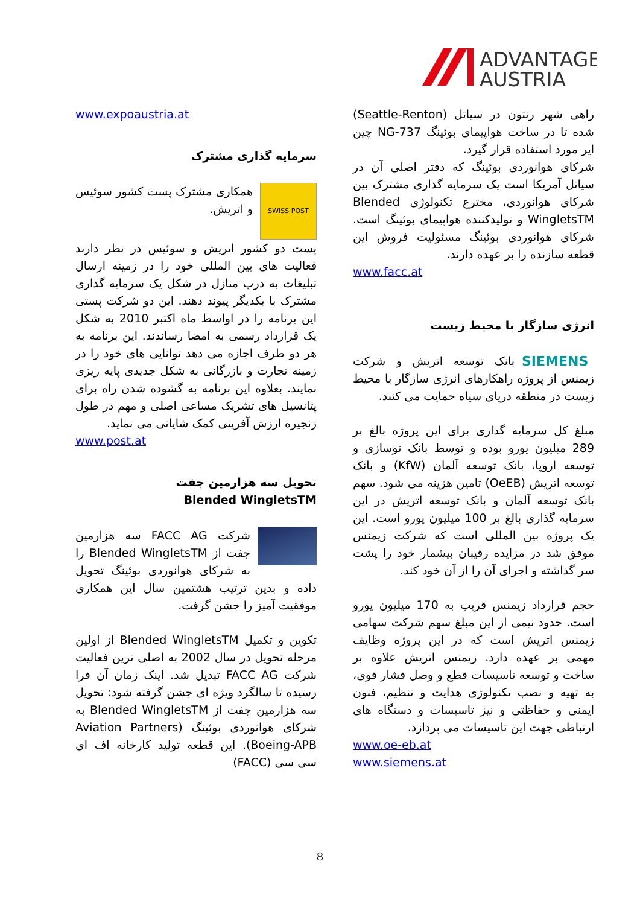ADVANTAGE
AUSTRIA
www.expoaustria.at
سرمایه گذاری مشترک
SWISS POST همکاری مشترک پست کشور سوئیس و اتریش.
پست دو کشور اتریش و سوئیس در نظر دارند فعالیت های بین المللی خود را در زمینه ارسال تبلیغات به درب منازل در شکل یک سرمایه گذاری مشترک با یکدیگر پیوند دهند. این دو شرکت پستی این برنامه را در اواسط ماه اکتبر 2010 به شکل یک قرارداد رسمی به امضا رساندند. این برنامه به هر دو طرف اجازه می دهد توانایی های خود را در زمینه تجارت و بازرگانی به شکل جدیدی پایه ریزی نمایند. بعلاوه این برنامه به گشوده شدن راه برای پتانسیل های تشریک مساعی اصلی و مهم در طول زنجیره ارزش آفرینی کمک شایانی می نماید.
www.post.at
تحویل سه هزارمین جفت
Blended WingletsTM
شرکت FACC AG سه هزارمین جفت از Blended WingletsTM را به شرکای هوانوردی بوئینگ تحویل داده و بدین ترتیب هشتمین سال این همکاری موفقیت آمیز را جشن گرفت.
تکوین و تکمیل Blended WingletsTM از اولین مرحله تحویل در سال 2002 به اصلی ترین فعالیت شرکت FACC AG تبدیل شد. اینک زمان آن فرا رسیده تا سالگرد ویژه ای جشن گرفته شود: تحویل سه هزارمین جفت از Blended WingletsTM به شرکای هوانوردی بوئینگ (Aviation Partners Boeing-APB). این قطعه تولید کارخانه اف ای سی سی (FACC)
راهی شهر رنتون در سیاتل (Seattle-Renton) شده تا در ساخت هواپیمای بوئینگ 737-NG چین ایر مورد استفاده قرار گیرد.
شرکای هوانوردی بوئینگ که دفتر اصلی آن در سیاتل آمریکا است یک سرمایه گذاری مشترک بین شرکای هوانوردی، مخترع تکنولوژی Blended WingletsTM و تولیدکننده هواپیمای بوئینگ است. شرکای هوانوردی بوئینگ مسئولیت فروش این قطعه سازنده را بر عهده دارند.
www.facc.at
انرژی سازگار با محیط زیست
SIEMENS بانک توسعه اتریش و شرکت زیمنس از پروژه راهکارهای انرژی سازگار با محیط زیست در منطقه دریای سیاه حمایت می کنند.
مبلغ کل سرمایه گذاری برای این پروژه بالغ بر 289 میلیون یورو بوده و توسط بانک نوسازی و توسعه اروپا، بانک توسعه آلمان (KfW) و بانک توسعه اتریش (OeEB) تامین هزینه می شود. سهم بانک توسعه آلمان و بانک توسعه اتریش در این سرمایه گذاری بالغ بر 100 میلیون یورو است. این یک پروژه بین المللی است که شرکت زیمنس موفق شد در مزایده رقیبان بیشمار خود را پشت سر گذاشته و اجرای آن را از آن خود کند.
حجم قرارداد زیمنس قریب به 170 میلیون یورو است. حدود نیمی از این مبلغ سهم شرکت سهامی زیمنس اتریش است که در این پروژه وظایف مهمی بر عهده دارد. زیمنس اتریش علاوه بر ساخت و توسعه تاسیسات قطع و وصل فشار قوی، به تهیه و نصب تکنولوژی هدایت و تنظیم، فنون ایمنی و حفاظتی و نیز تاسیسات و دستگاه های ارتباطی جهت این تاسیسات می پردازد.
www.oe-eb.at
www.siemens.at
8